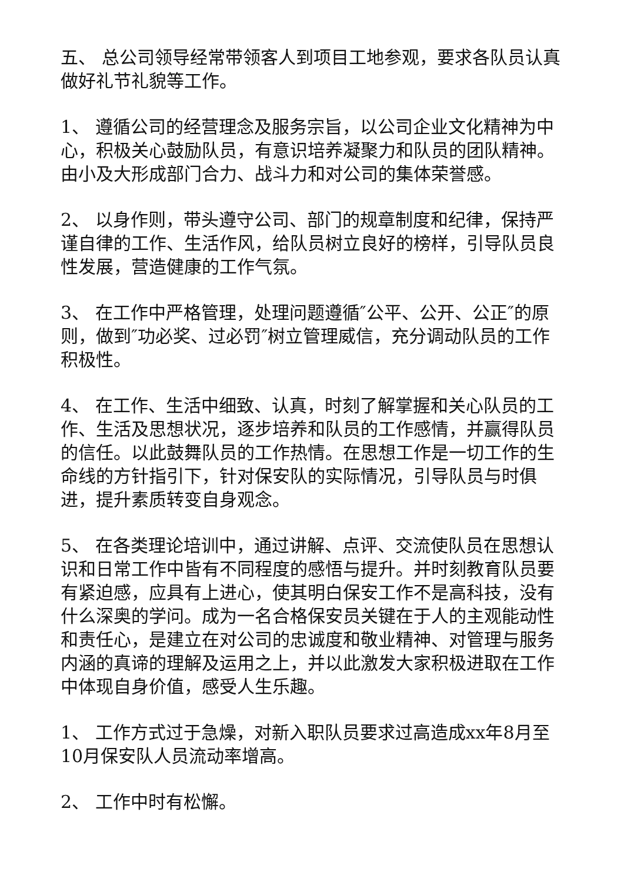五、 总公司领导经常带领客人到项目工地参观，要求各队员认真做好礼节礼貌等工作。
1、 遵循公司的经营理念及服务宗旨，以公司企业文化精神为中心，积极关心鼓励队员，有意识培养凝聚力和队员的团队精神。由小及大形成部门合力、战斗力和对公司的集体荣誉感。
2、 以身作则，带头遵守公司、部门的规章制度和纪律，保持严谨自律的工作、生活作风，给队员树立良好的榜样，引导队员良性发展，营造健康的工作气氛。
3、 在工作中严格管理，处理问题遵循″公平、公开、公正″的原则，做到″功必奖、过必罚″树立管理威信，充分调动队员的工作积极性。
4、 在工作、生活中细致、认真，时刻了解掌握和关心队员的工作、生活及思想状况，逐步培养和队员的工作感情，并赢得队员的信任。以此鼓舞队员的工作热情。在思想工作是一切工作的生命线的方针指引下，针对保安队的实际情况，引导队员与时俱进，提升素质转变自身观念。
5、 在各类理论培训中，通过讲解、点评、交流使队员在思想认识和日常工作中皆有不同程度的感悟与提升。并时刻教育队员要有紧迫感，应具有上进心，使其明白保安工作不是高科技，没有什么深奥的学问。成为一名合格保安员关键在于人的主观能动性和责任心，是建立在对公司的忠诚度和敬业精神、对管理与服务内涵的真谛的理解及运用之上，并以此激发大家积极进取在工作中体现自身价值，感受人生乐趣。
1、 工作方式过于急燥，对新入职队员要求过高造成xx年8月至10月保安队人员流动率增高。
2、 工作中时有松懈。